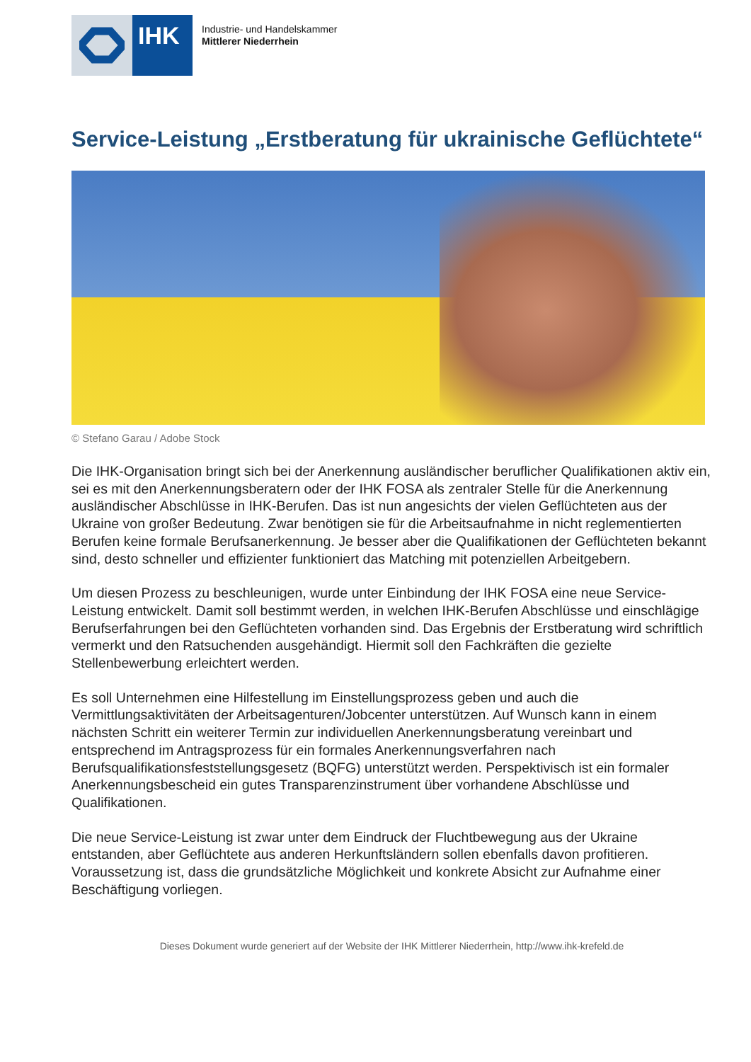IHK
Industrie- und Handelskammer
Mittlerer Niederrhein
Service-Leistung „Erstberatung für ukrainische Geflüchtete“
© Stefano Garau / Adobe Stock
Die IHK-Organisation bringt sich bei der Anerkennung ausländischer beruflicher Qualifikationen aktiv ein, sei es mit den Anerkennungsberatern oder der IHK FOSA als zentraler Stelle für die Anerkennung ausländischer Abschlüsse in IHK-Berufen. Das ist nun angesichts der vielen Geflüchteten aus der Ukraine von großer Bedeutung. Zwar benötigen sie für die Arbeitsaufnahme in nicht reglementierten Berufen keine formale Berufsanerkennung. Je besser aber die Qualifikationen der Geflüchteten bekannt sind, desto schneller und effizienter funktioniert das Matching mit potenziellen Arbeitgebern.
Um diesen Prozess zu beschleunigen, wurde unter Einbindung der IHK FOSA eine neue Service-Leistung entwickelt. Damit soll bestimmt werden, in welchen IHK-Berufen Abschlüsse und einschlägige Berufserfahrungen bei den Geflüchteten vorhanden sind. Das Ergebnis der Erstberatung wird schriftlich vermerkt und den Ratsuchenden ausgehändigt. Hiermit soll den Fachkräften die gezielte Stellenbewerbung erleichtert werden.
Es soll Unternehmen eine Hilfestellung im Einstellungsprozess geben und auch die Vermittlungsaktivitäten der Arbeitsagenturen/Jobcenter unterstützen. Auf Wunsch kann in einem nächsten Schritt ein weiterer Termin zur individuellen Anerkennungsberatung vereinbart und entsprechend im Antragsprozess für ein formales Anerkennungsverfahren nach Berufsqualifikationsfeststellungsgesetz (BQFG) unterstützt werden. Perspektivisch ist ein formaler Anerkennungsbescheid ein gutes Transparenzinstrument über vorhandene Abschlüsse und Qualifikationen.
Die neue Service-Leistung ist zwar unter dem Eindruck der Fluchtbewegung aus der Ukraine entstanden, aber Geflüchtete aus anderen Herkunftsländern sollen ebenfalls davon profitieren. Voraussetzung ist, dass die grundsätzliche Möglichkeit und konkrete Absicht zur Aufnahme einer Beschäftigung vorliegen.
Dieses Dokument wurde generiert auf der Website der IHK Mittlerer Niederrhein, http://www.ihk-krefeld.de